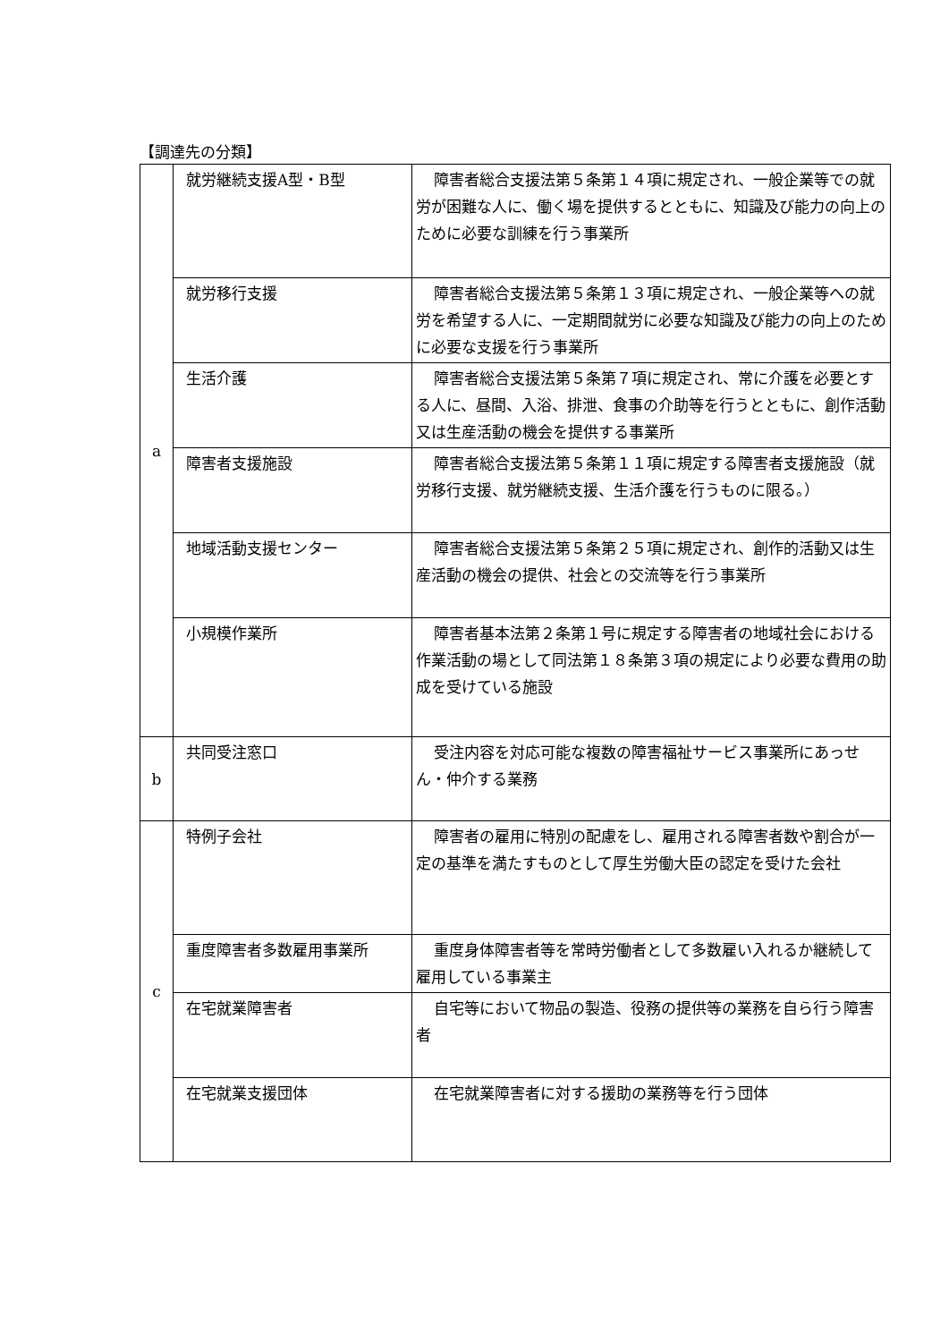【調達先の分類】
| a | 就労継続支援A型・B型 | 障害者総合支援法第５条第１４項に規定され、一般企業等での就労が困難な人に、働く場を提供するとともに、知識及び能力の向上のために必要な訓練を行う事業所 |
| | 就労移行支援 | 障害者総合支援法第５条第１３項に規定され、一般企業等への就労を希望する人に、一定期間就労に必要な知識及び能力の向上のために必要な支援を行う事業所 |
| | 生活介護 | 障害者総合支援法第５条第７項に規定され、常に介護を必要とする人に、昼間、入浴、排泄、食事の介助等を行うとともに、創作活動又は生産活動の機会を提供する事業所 |
| | 障害者支援施設 | 障害者総合支援法第５条第１１項に規定する障害者支援施設（就労移行支援、就労継続支援、生活介護を行うものに限る。） |
| | 地域活動支援センター | 障害者総合支援法第５条第２５項に規定され、創作的活動又は生産活動の機会の提供、社会との交流等を行う事業所 |
| | 小規模作業所 | 障害者基本法第２条第１号に規定する障害者の地域社会における作業活動の場として同法第１８条第３項の規定により必要な費用の助成を受けている施設 |
| b | 共同受注窓口 | 受注内容を対応可能な複数の障害福祉サービス事業所にあっせん・仲介する業務 |
| c | 特例子会社 | 障害者の雇用に特別の配慮をし、雇用される障害者数や割合が一定の基準を満たすものとして厚生労働大臣の認定を受けた会社 |
| | 重度障害者多数雇用事業所 | 重度身体障害者等を常時労働者として多数雇い入れるか継続して雇用している事業主 |
| | 在宅就業障害者 | 自宅等において物品の製造、役務の提供等の業務を自ら行う障害者 |
| | 在宅就業支援団体 | 在宅就業障害者に対する援助の業務等を行う団体 |